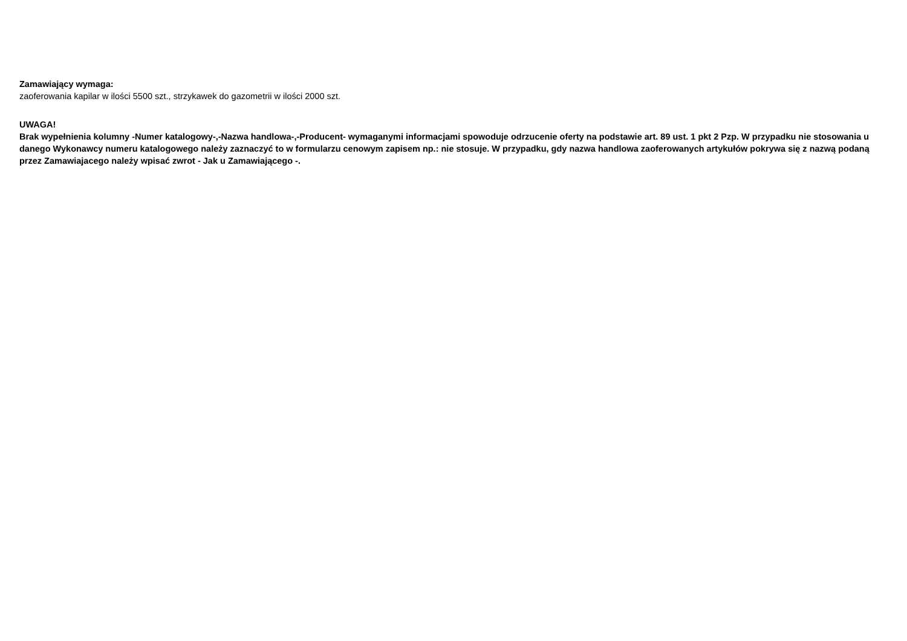Zamawiający wymaga:
zaoferowania kapilar w ilości 5500 szt., strzykawek do gazometrii w ilości 2000 szt.
UWAGA!
Brak wypełnienia kolumny -Numer katalogowy-,-Nazwa handlowa-,-Producent- wymaganymi informacjami spowoduje odrzucenie oferty na podstawie art. 89 ust. 1 pkt 2 Pzp. W przypadku nie stosowania u danego Wykonawcy numeru katalogowego należy zaznaczyć to w formularzu cenowym zapisem np.: nie stosuje. W przypadku, gdy nazwa handlowa zaoferowanych artykułów pokrywa się z nazwą podaną przez Zamawiajacego należy wpisać zwrot - Jak u Zamawiającego -.